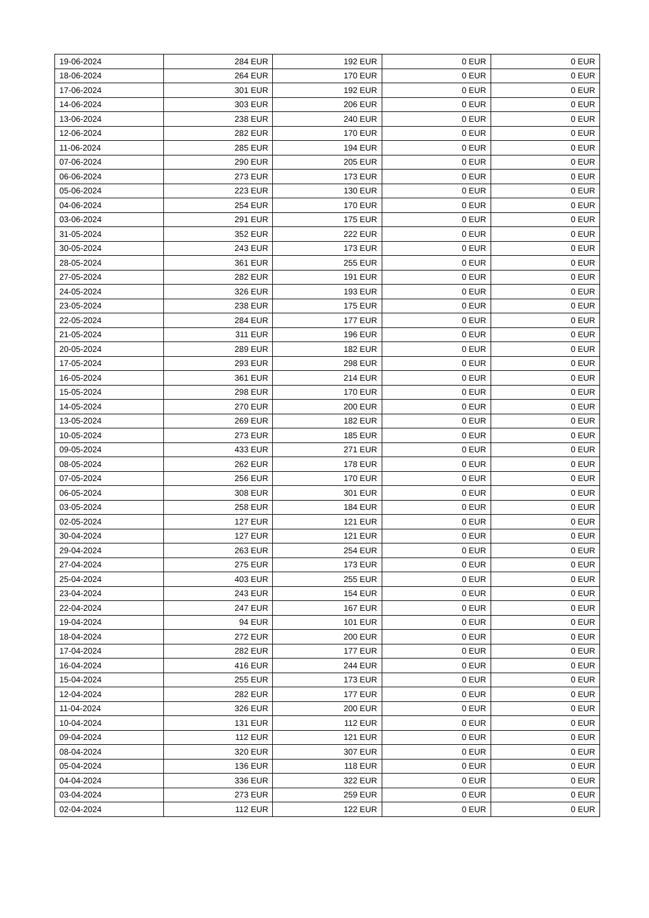| 19-06-2024 | 284 EUR | 192 EUR | 0 EUR | 0 EUR |
| 18-06-2024 | 264 EUR | 170 EUR | 0 EUR | 0 EUR |
| 17-06-2024 | 301 EUR | 192 EUR | 0 EUR | 0 EUR |
| 14-06-2024 | 303 EUR | 206 EUR | 0 EUR | 0 EUR |
| 13-06-2024 | 238 EUR | 240 EUR | 0 EUR | 0 EUR |
| 12-06-2024 | 282 EUR | 170 EUR | 0 EUR | 0 EUR |
| 11-06-2024 | 285 EUR | 194 EUR | 0 EUR | 0 EUR |
| 07-06-2024 | 290 EUR | 205 EUR | 0 EUR | 0 EUR |
| 06-06-2024 | 273 EUR | 173 EUR | 0 EUR | 0 EUR |
| 05-06-2024 | 223 EUR | 130 EUR | 0 EUR | 0 EUR |
| 04-06-2024 | 254 EUR | 170 EUR | 0 EUR | 0 EUR |
| 03-06-2024 | 291 EUR | 175 EUR | 0 EUR | 0 EUR |
| 31-05-2024 | 352 EUR | 222 EUR | 0 EUR | 0 EUR |
| 30-05-2024 | 243 EUR | 173 EUR | 0 EUR | 0 EUR |
| 28-05-2024 | 361 EUR | 255 EUR | 0 EUR | 0 EUR |
| 27-05-2024 | 282 EUR | 191 EUR | 0 EUR | 0 EUR |
| 24-05-2024 | 326 EUR | 193 EUR | 0 EUR | 0 EUR |
| 23-05-2024 | 238 EUR | 175 EUR | 0 EUR | 0 EUR |
| 22-05-2024 | 284 EUR | 177 EUR | 0 EUR | 0 EUR |
| 21-05-2024 | 311 EUR | 196 EUR | 0 EUR | 0 EUR |
| 20-05-2024 | 289 EUR | 182 EUR | 0 EUR | 0 EUR |
| 17-05-2024 | 293 EUR | 298 EUR | 0 EUR | 0 EUR |
| 16-05-2024 | 361 EUR | 214 EUR | 0 EUR | 0 EUR |
| 15-05-2024 | 298 EUR | 170 EUR | 0 EUR | 0 EUR |
| 14-05-2024 | 270 EUR | 200 EUR | 0 EUR | 0 EUR |
| 13-05-2024 | 269 EUR | 182 EUR | 0 EUR | 0 EUR |
| 10-05-2024 | 273 EUR | 185 EUR | 0 EUR | 0 EUR |
| 09-05-2024 | 433 EUR | 271 EUR | 0 EUR | 0 EUR |
| 08-05-2024 | 262 EUR | 178 EUR | 0 EUR | 0 EUR |
| 07-05-2024 | 256 EUR | 170 EUR | 0 EUR | 0 EUR |
| 06-05-2024 | 308 EUR | 301 EUR | 0 EUR | 0 EUR |
| 03-05-2024 | 258 EUR | 184 EUR | 0 EUR | 0 EUR |
| 02-05-2024 | 127 EUR | 121 EUR | 0 EUR | 0 EUR |
| 30-04-2024 | 127 EUR | 121 EUR | 0 EUR | 0 EUR |
| 29-04-2024 | 263 EUR | 254 EUR | 0 EUR | 0 EUR |
| 27-04-2024 | 275 EUR | 173 EUR | 0 EUR | 0 EUR |
| 25-04-2024 | 403 EUR | 255 EUR | 0 EUR | 0 EUR |
| 23-04-2024 | 243 EUR | 154 EUR | 0 EUR | 0 EUR |
| 22-04-2024 | 247 EUR | 167 EUR | 0 EUR | 0 EUR |
| 19-04-2024 | 94 EUR | 101 EUR | 0 EUR | 0 EUR |
| 18-04-2024 | 272 EUR | 200 EUR | 0 EUR | 0 EUR |
| 17-04-2024 | 282 EUR | 177 EUR | 0 EUR | 0 EUR |
| 16-04-2024 | 416 EUR | 244 EUR | 0 EUR | 0 EUR |
| 15-04-2024 | 255 EUR | 173 EUR | 0 EUR | 0 EUR |
| 12-04-2024 | 282 EUR | 177 EUR | 0 EUR | 0 EUR |
| 11-04-2024 | 326 EUR | 200 EUR | 0 EUR | 0 EUR |
| 10-04-2024 | 131 EUR | 112 EUR | 0 EUR | 0 EUR |
| 09-04-2024 | 112 EUR | 121 EUR | 0 EUR | 0 EUR |
| 08-04-2024 | 320 EUR | 307 EUR | 0 EUR | 0 EUR |
| 05-04-2024 | 136 EUR | 118 EUR | 0 EUR | 0 EUR |
| 04-04-2024 | 336 EUR | 322 EUR | 0 EUR | 0 EUR |
| 03-04-2024 | 273 EUR | 259 EUR | 0 EUR | 0 EUR |
| 02-04-2024 | 112 EUR | 122 EUR | 0 EUR | 0 EUR |